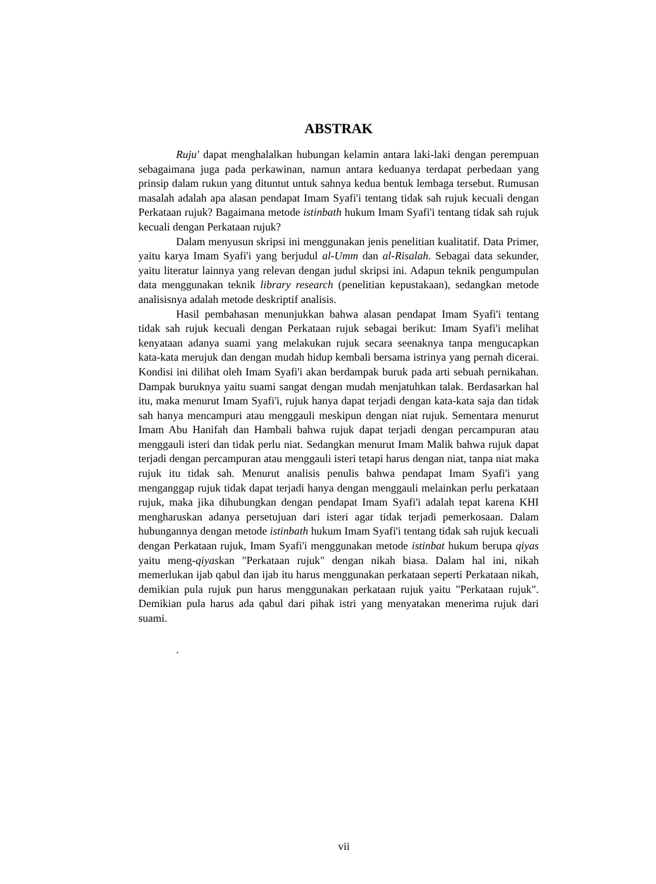ABSTRAK
Ruju' dapat menghalalkan hubungan kelamin antara laki-laki dengan perempuan sebagaimana juga pada perkawinan, namun antara keduanya terdapat perbedaan yang prinsip dalam rukun yang dituntut untuk sahnya kedua bentuk lembaga tersebut. Rumusan masalah adalah apa alasan pendapat Imam Syafi'i tentang tidak sah rujuk kecuali dengan Perkataan rujuk? Bagaimana metode istinbath hukum Imam Syafi'i tentang tidak sah rujuk kecuali dengan Perkataan rujuk?
Dalam menyusun skripsi ini menggunakan jenis penelitian kualitatif. Data Primer, yaitu karya Imam Syafi'i yang berjudul al-Umm dan al-Risalah. Sebagai data sekunder, yaitu literatur lainnya yang relevan dengan judul skripsi ini. Adapun teknik pengumpulan data menggunakan teknik library research (penelitian kepustakaan), sedangkan metode analisisnya adalah metode deskriptif analisis.
Hasil pembahasan menunjukkan bahwa alasan pendapat Imam Syafi'i tentang tidak sah rujuk kecuali dengan Perkataan rujuk sebagai berikut: Imam Syafi'i melihat kenyataan adanya suami yang melakukan rujuk secara seenaknya tanpa mengucapkan kata-kata merujuk dan dengan mudah hidup kembali bersama istrinya yang pernah dicerai. Kondisi ini dilihat oleh Imam Syafi'i akan berdampak buruk pada arti sebuah pernikahan. Dampak buruknya yaitu suami sangat dengan mudah menjatuhkan talak. Berdasarkan hal itu, maka menurut Imam Syafi'i, rujuk hanya dapat terjadi dengan kata-kata saja dan tidak sah hanya mencampuri atau menggauli meskipun dengan niat rujuk. Sementara menurut Imam Abu Hanifah dan Hambali bahwa rujuk dapat terjadi dengan percampuran atau menggauli isteri dan tidak perlu niat. Sedangkan menurut Imam Malik bahwa rujuk dapat terjadi dengan percampuran atau menggauli isteri tetapi harus dengan niat, tanpa niat maka rujuk itu tidak sah. Menurut analisis penulis bahwa pendapat Imam Syafi'i yang menganggap rujuk tidak dapat terjadi hanya dengan menggauli melainkan perlu perkataan rujuk, maka jika dihubungkan dengan pendapat Imam Syafi'i adalah tepat karena KHI mengharuskan adanya persetujuan dari isteri agar tidak terjadi pemerkosaan. Dalam hubungannya dengan metode istinbath hukum Imam Syafi'i tentang tidak sah rujuk kecuali dengan Perkataan rujuk, Imam Syafi'i menggunakan metode istinbat hukum berupa qiyas yaitu meng-qiyaskan "Perkataan rujuk" dengan nikah biasa. Dalam hal ini, nikah memerlukan ijab qabul dan ijab itu harus menggunakan perkataan seperti Perkataan nikah, demikian pula rujuk pun harus menggunakan perkataan rujuk yaitu "Perkataan rujuk". Demikian pula harus ada qabul dari pihak istri yang menyatakan menerima rujuk dari suami.
.
vii